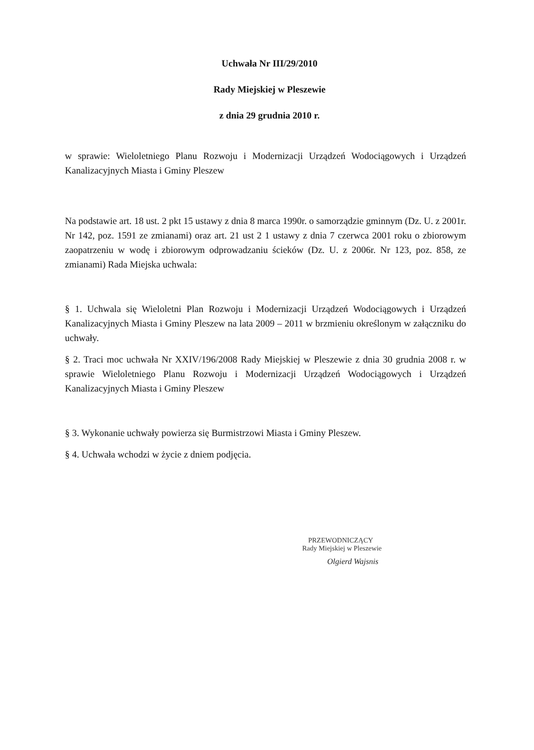Uchwała Nr III/29/2010
Rady Miejskiej w Pleszewie
z dnia 29 grudnia 2010 r.
w sprawie: Wieloletniego Planu Rozwoju i Modernizacji Urządzeń Wodociągowych i Urządzeń Kanalizacyjnych Miasta i Gminy Pleszew
Na podstawie art. 18 ust. 2 pkt 15 ustawy z dnia 8 marca 1990r. o samorządzie gminnym (Dz. U. z 2001r. Nr 142, poz. 1591 ze zmianami) oraz art. 21 ust 2 1 ustawy z dnia 7 czerwca 2001 roku o zbiorowym zaopatrzeniu w wodę i zbiorowym odprowadzaniu ścieków (Dz. U. z 2006r. Nr 123, poz. 858, ze zmianami) Rada Miejska uchwala:
§ 1. Uchwala się Wieloletni Plan Rozwoju i Modernizacji Urządzeń Wodociągowych i Urządzeń Kanalizacyjnych Miasta i Gminy Pleszew na lata 2009 – 2011 w brzmieniu określonym w załączniku do uchwały.
§ 2. Traci moc uchwała Nr XXIV/196/2008 Rady Miejskiej w Pleszewie z dnia 30 grudnia 2008 r. w sprawie Wieloletniego Planu Rozwoju i Modernizacji Urządzeń Wodociągowych i Urządzeń Kanalizacyjnych Miasta i Gminy Pleszew
§ 3. Wykonanie uchwały powierza się Burmistrzowi Miasta i Gminy Pleszew.
§ 4. Uchwała wchodzi w życie z dniem podjęcia.
PRZEWODNICZĄCY
Rady Miejskiej w Pleszewie
Olgierd Wajsnis